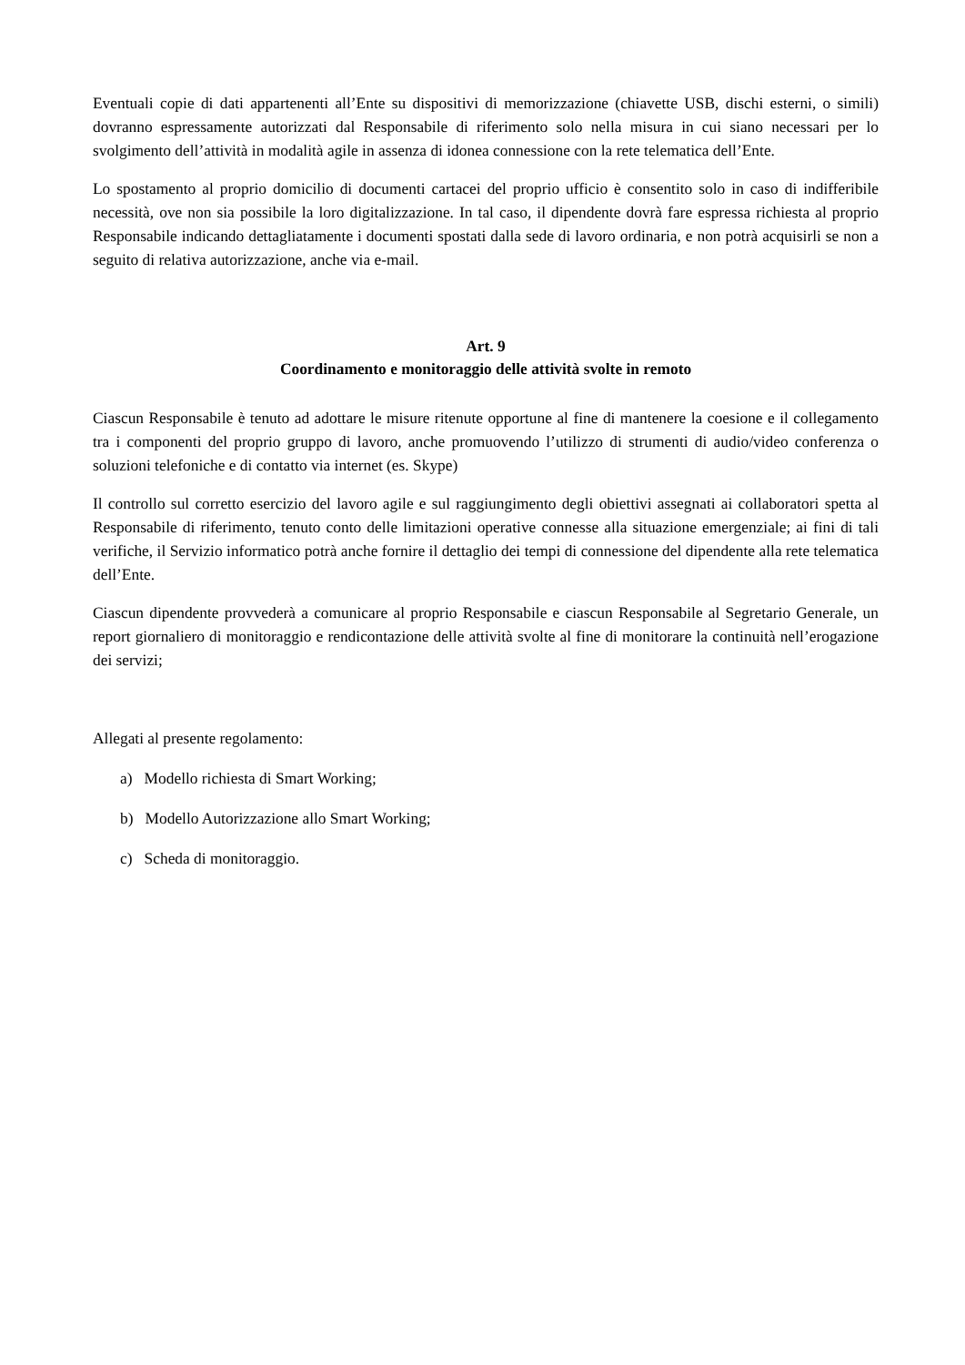Eventuali copie di dati appartenenti all’Ente su dispositivi di memorizzazione (chiavette USB, dischi esterni, o simili) dovranno espressamente autorizzati dal Responsabile di riferimento solo nella misura in cui siano necessari per lo svolgimento dell’attività in modalità agile in assenza di idonea connessione con la rete telematica dell’Ente.
Lo spostamento al proprio domicilio di documenti cartacei del proprio ufficio è consentito solo in caso di indifferibile necessità, ove non sia possibile la loro digitalizzazione. In tal caso, il dipendente dovrà fare espressa richiesta al proprio Responsabile indicando dettagliatamente i documenti spostati dalla sede di lavoro ordinaria, e non potrà acquisirli se non a seguito di relativa autorizzazione, anche via e-mail.
Art. 9
Coordinamento e monitoraggio delle attività svolte in remoto
Ciascun Responsabile è tenuto ad adottare le misure ritenute opportune al fine di mantenere la coesione e il collegamento tra i componenti del proprio gruppo di lavoro, anche promuovendo l’utilizzo di strumenti di audio/video conferenza o soluzioni telefoniche e di contatto via internet (es. Skype)
Il controllo sul corretto esercizio del lavoro agile e sul raggiungimento degli obiettivi assegnati ai collaboratori spetta al Responsabile di riferimento, tenuto conto delle limitazioni operative connesse alla situazione emergenziale; ai fini di tali verifiche, il Servizio informatico potrà anche fornire il dettaglio dei tempi di connessione del dipendente alla rete telematica dell’Ente.
Ciascun dipendente provvederà a comunicare al proprio Responsabile e ciascun Responsabile al Segretario Generale, un report giornaliero di monitoraggio e rendicontazione delle attività svolte al fine di monitorare la continuità nell’erogazione dei servizi;
Allegati al presente regolamento:
a) Modello richiesta di Smart Working;
b) Modello Autorizzazione allo Smart Working;
c) Scheda di monitoraggio.